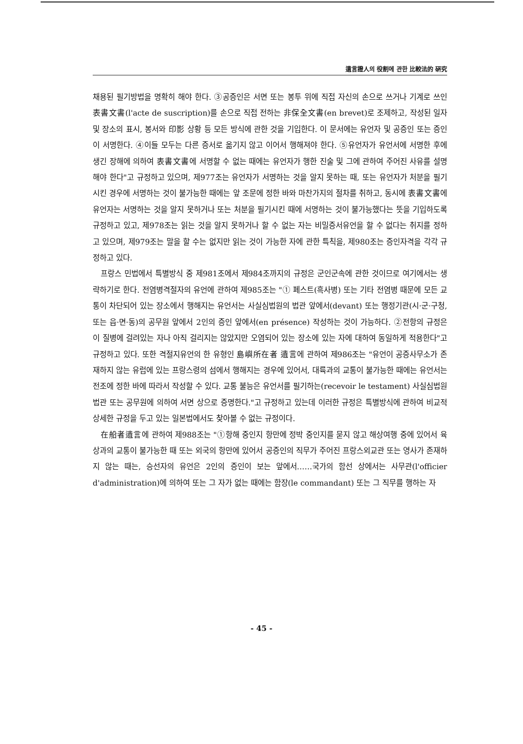遺言證人의 役割에 관한 比較法的 硏究
채용된 필기방법을 명확히 해야 한다. ③공증인은 서면 또는 봉투 위에 직접 자신의 손으로 쓰거나 기계로 쓰인 表書文書(l'acte de suscription)를 손으로 직접 전하는 非保全文書(en brevet)로 조제하고, 작성된 일자 및 장소의 표시, 봉서와 印影 상황 등 모든 방식에 관한 것을 기입한다. 이 문서에는 유언자 및 공증인 또는 증인이 서명한다. ④이들 모두는 다른 증서로 옮기지 않고 이어서 행해져야 한다. ⑤유언자가 유언서에 서명한 후에 생긴 장해에 의하여 表書文書에 서명할 수 없는 때에는 유언자가 행한 진술 및 그에 관하여 주어진 사유를 설명해야 한다"고 규정하고 있으며, 제977조는 유언자가 서명하는 것을 알지 못하는 때, 또는 유언자가 처분을 필기시킨 경우에 서명하는 것이 불가능한 때에는 앞 조문에 정한 바와 마찬가지의 절차를 취하고, 동시에 表書文書에 유언자는 서명하는 것을 알지 못하거나 또는 처분을 필기시킨 때에 서명하는 것이 불가능했다는 뜻을 기입하도록 규정하고 있고, 제978조는 읽는 것을 알지 못하거나 할 수 없는 자는 비밀증서유언을 할 수 없다는 취지를 정하고 있으며, 제979조는 말을 할 수는 없지만 읽는 것이 가능한 자에 관한 특칙을, 제980조는 증인자격을 각각 규정하고 있다.
프랑스 민법에서 특별방식 중 제981조에서 제984조까지의 규정은 군인군속에 관한 것이므로 여기에서는 생략하기로 한다. 전염병격절자의 유언에 관하여 제985조는 "① 페스트(흑사병) 또는 기타 전염병 때문에 모든 교통이 차단되어 있는 장소에서 행해지는 유언서는 사실심법원의 법관 앞에서(devant) 또는 행정기관(시·군·구청, 또는 읍·면·동)의 공무원 앞에서 2인의 증인 앞에서(en présence) 작성하는 것이 가능하다. ②전항의 규정은 이 질병에 걸려있는 자나 아직 걸리지는 않았지만 오염되어 있는 장소에 있는 자에 대하여 동일하게 적용한다"고 규정하고 있다. 또한 격절지유언의 한 유형인 島嶼所在者 遺言에 관하여 제986조는 "유언이 공증사무소가 존재하지 않는 유럽에 있는 프랑스령의 섬에서 행해지는 경우에 있어서, 대륙과의 교통이 불가능한 때에는 유언서는 전조에 정한 바에 따라서 작성할 수 있다. 교통 불능은 유언서를 필기하는(recevoir le testament) 사실심법원 법관 또는 공무원에 의하여 서면 상으로 증명한다."고 규정하고 있는데 이러한 규정은 특별방식에 관하여 비교적 상세한 규정을 두고 있는 일본법에서도 찾아볼 수 없는 규정이다.
在船者遺言에 관하여 제988조는 "①항해 중인지 항만에 정박 중인지를 묻지 않고 해상여행 중에 있어서 육상과의 교통이 불가능한 때 또는 외국의 항만에 있어서 공증인의 직무가 주어진 프랑스외교관 또는 영사가 존재하지 않는 때는, 승선자의 유언은 2인의 증인이 보는 앞에서……국가의 함선 상에서는 사무관(l'officier d'administration)에 의하여 또는 그 자가 없는 때에는 함장(le commandant) 또는 그 직무를 행하는 자
- 45 -